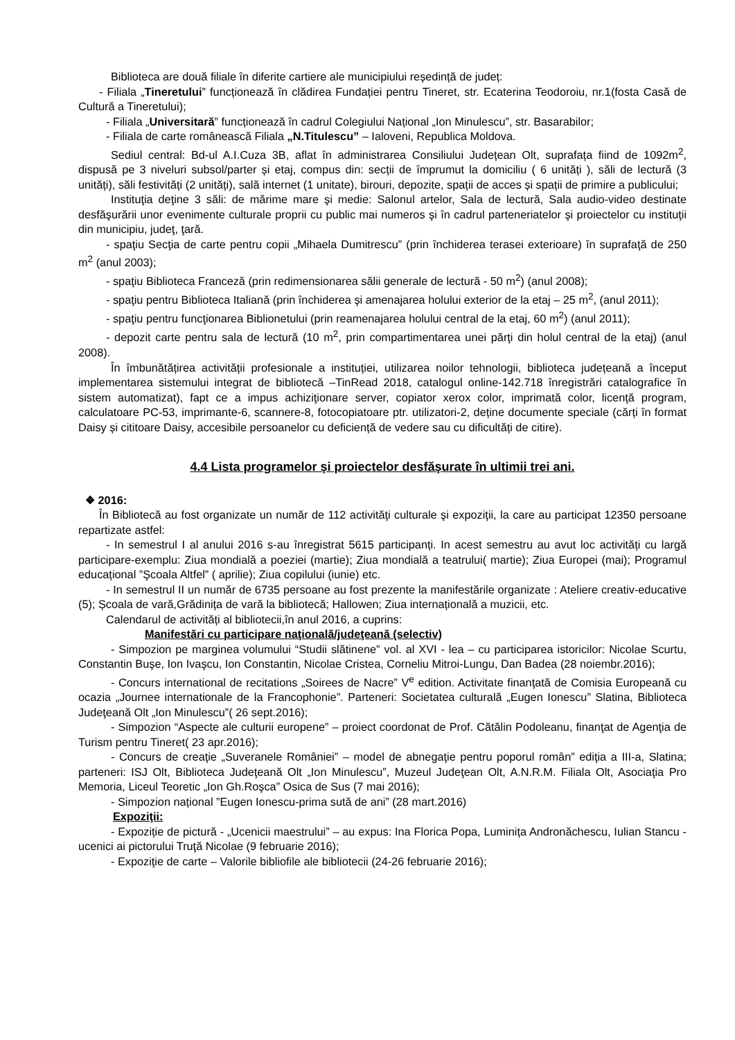Biblioteca are două filiale în diferite cartiere ale municipiului reședință de județ:
- Filiala „Tineretului” funcționează în clădirea Fundației pentru Tineret, str. Ecaterina Teodoroiu, nr.1(fosta Casă de Cultură a Tineretului);
- Filiala „Universitară” funcționează în cadrul Colegiului Național „Ion Minulescu”, str. Basarabilor;
- Filiala de carte românească Filiala „N.Titulescu” – Ialoveni, Republica Moldova.
Sediul central: Bd-ul A.I.Cuza 3B, aflat în administrarea Consiliului Județean Olt, suprafața fiind de 1092m<sup>2</sup>, dispusă pe 3 niveluri subsol/parter și etaj, compus din: secții de împrumut la domiciliu ( 6 unități ), săli de lectură (3 unități), săli festivități (2 unități), sală internet (1 unitate), birouri, depozite, spații de acces și spații de primire a publicului;
Instituţia deţine 3 săli: de mărime mare şi medie: Salonul artelor, Sala de lectură, Sala audio-video destinate desfăşurării unor evenimente culturale proprii cu public mai numeros şi în cadrul parteneriatelor şi proiectelor cu instituţii din municipiu, judeţ, ţară.
- spaţiu Secţia de carte pentru copii „Mihaela Dumitrescu” (prin închiderea terasei exterioare) în suprafaţă de 250 m<sup>2</sup> (anul 2003);
- spaţiu Biblioteca Franceză (prin redimensionarea sălii generale de lectură - 50 m<sup>2</sup>) (anul 2008);
- spaţiu pentru Biblioteca Italiană (prin închiderea şi amenajarea holului exterior de la etaj – 25 m<sup>2</sup>, (anul 2011);
- spaţiu pentru funcţionarea Biblionetului (prin reamenajarea holului central de la etaj, 60 m<sup>2</sup>) (anul 2011);
- depozit carte pentru sala de lectură (10 m<sup>2</sup>, prin compartimentarea unei părţi din holul central de la etaj) (anul 2008).
În îmbunătățirea activității profesionale a instituției, utilizarea noilor tehnologii, biblioteca județeană a început implementarea sistemului integrat de bibliotecă –TinRead 2018, catalogul online-142.718 înregistrări catalografice în sistem automatizat), fapt ce a impus achiziţionare server, copiator xerox color, imprimată color, licenţă program, calculatoare PC-53, imprimante-6, scannere-8, fotocopiatoare ptr. utilizatori-2, deține documente speciale (cărți în format Daisy și cititoare Daisy, accesibile persoanelor cu deficiență de vedere sau cu dificultăți de citire).
4.4 Lista programelor şi proiectelor desfăşurate în ultimii trei ani.
❖ 2016:
În Bibliotecă au fost organizate un număr de 112 activităţi culturale şi expoziţii, la care au participat 12350 persoane repartizate astfel:
- In semestrul I al anului 2016 s-au înregistrat 5615 participanți. In acest semestru au avut loc activități cu largă participare-exemplu: Ziua mondială a poeziei (martie); Ziua mondială a teatrului( martie); Ziua Europei (mai); Programul educațional ”Şcoala Altfel” ( aprilie); Ziua copilului (iunie) etc.
- In semestrul II un număr de 6735 persoane au fost prezente la manifestările organizate : Ateliere creativ-educative (5); Școala de vară,Grădinița de vară la bibliotecă; Hallowen; Ziua internațională a muzicii, etc.
Calendarul de activități al bibliotecii,în anul 2016, a cuprins:
Manifestări cu participare naţională/judeţeană (selectiv)
- Simpozion pe marginea volumului “Studii slătinene” vol. al XVI - lea – cu participarea istoricilor: Nicolae Scurtu, Constantin Buşe, Ion Ivaşcu, Ion Constantin, Nicolae Cristea, Corneliu Mitroi-Lungu, Dan Badea (28 noiembr.2016);
- Concurs international de recitations „Soirees de Nacre” V<sup>e</sup> edition. Activitate finanţată de Comisia Europeană cu ocazia „Journee internationale de la Francophonie”. Parteneri: Societatea culturală „Eugen Ionescu” Slatina, Biblioteca Judeţeană Olt „Ion Minulescu”( 26 sept.2016);
- Simpozion “Aspecte ale culturii europene” – proiect coordonat de Prof. Cătălin Podoleanu, finanţat de Agenţia de Turism pentru Tineret( 23 apr.2016);
- Concurs de creaţie „Suveranele României” – model de abnegaţie pentru poporul român” ediţia a III-a, Slatina; parteneri: ISJ Olt, Biblioteca Judeţeană Olt „Ion Minulescu”, Muzeul Judeţean Olt, A.N.R.M. Filiala Olt, Asociaţia Pro Memoria, Liceul Teoretic „Ion Gh.Roşca” Osica de Sus (7 mai 2016);
- Simpozion național ”Eugen Ionescu-prima sută de ani” (28 mart.2016)
Expoziţii:
- Expoziție de pictură - „Ucenicii maestrului” – au expus: Ina Florica Popa, Luminița Andronăchescu, Iulian Stancu - ucenici ai pictorului Truţă Nicolae (9 februarie 2016);
- Expoziţie de carte – Valorile bibliofile ale bibliotecii (24-26 februarie 2016);